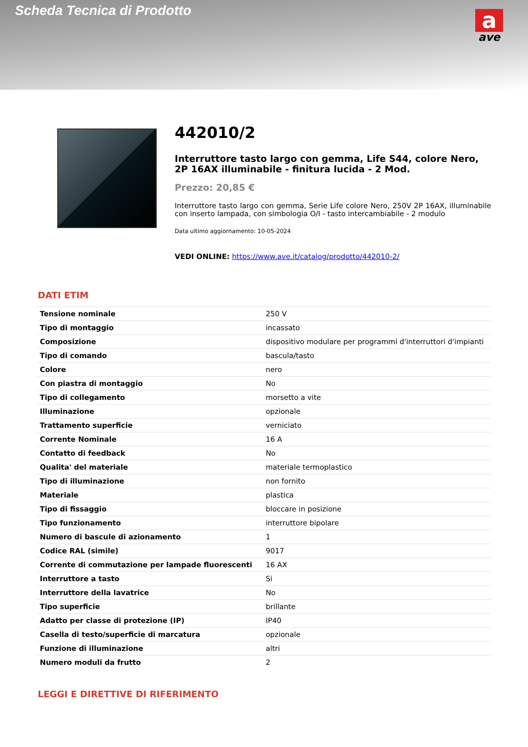Scheda Tecnica di Prodotto
a
ave
442010/2
Interruttore tasto largo con gemma, Life S44, colore Nero, 2P 16AX illuminabile - finitura lucida - 2 Mod.
Prezzo: 20,85 €
Interruttore tasto largo con gemma, Serie Life colore Nero, 250V 2P 16AX, illuminabile con inserto lampada, con simbologia O/I - tasto intercambiabile - 2 modulo
Data ultimo aggiornamento: 10-05-2024
VEDI ONLINE: https://www.ave.it/catalog/prodotto/442010-2/
DATI ETIM
| Tensione nominale | 250 V |
| Tipo di montaggio | incassato |
| Composizione | dispositivo modulare per programmi d'interruttori d'impianti |
| Tipo di comando | bascula/tasto |
| Colore | nero |
| Con piastra di montaggio | No |
| Tipo di collegamento | morsetto a vite |
| Illuminazione | opzionale |
| Trattamento superficie | verniciato |
| Corrente Nominale | 16 A |
| Contatto di feedback | No |
| Qualita' del materiale | materiale termoplastico |
| Tipo di illuminazione | non fornito |
| Materiale | plastica |
| Tipo di fissaggio | bloccare in posizione |
| Tipo funzionamento | interruttore bipolare |
| Numero di bascule di azionamento | 1 |
| Codice RAL (simile) | 9017 |
| Corrente di commutazione per lampade fluorescenti | 16 AX |
| Interruttore a tasto | Si |
| Interruttore della lavatrice | No |
| Tipo superficie | brillante |
| Adatto per classe di protezione (IP) | IP40 |
| Casella di testo/superficie di marcatura | opzionale |
| Funzione di illuminazione | altri |
| Numero moduli da frutto | 2 |
LEGGI E DIRETTIVE DI RIFERIMENTO